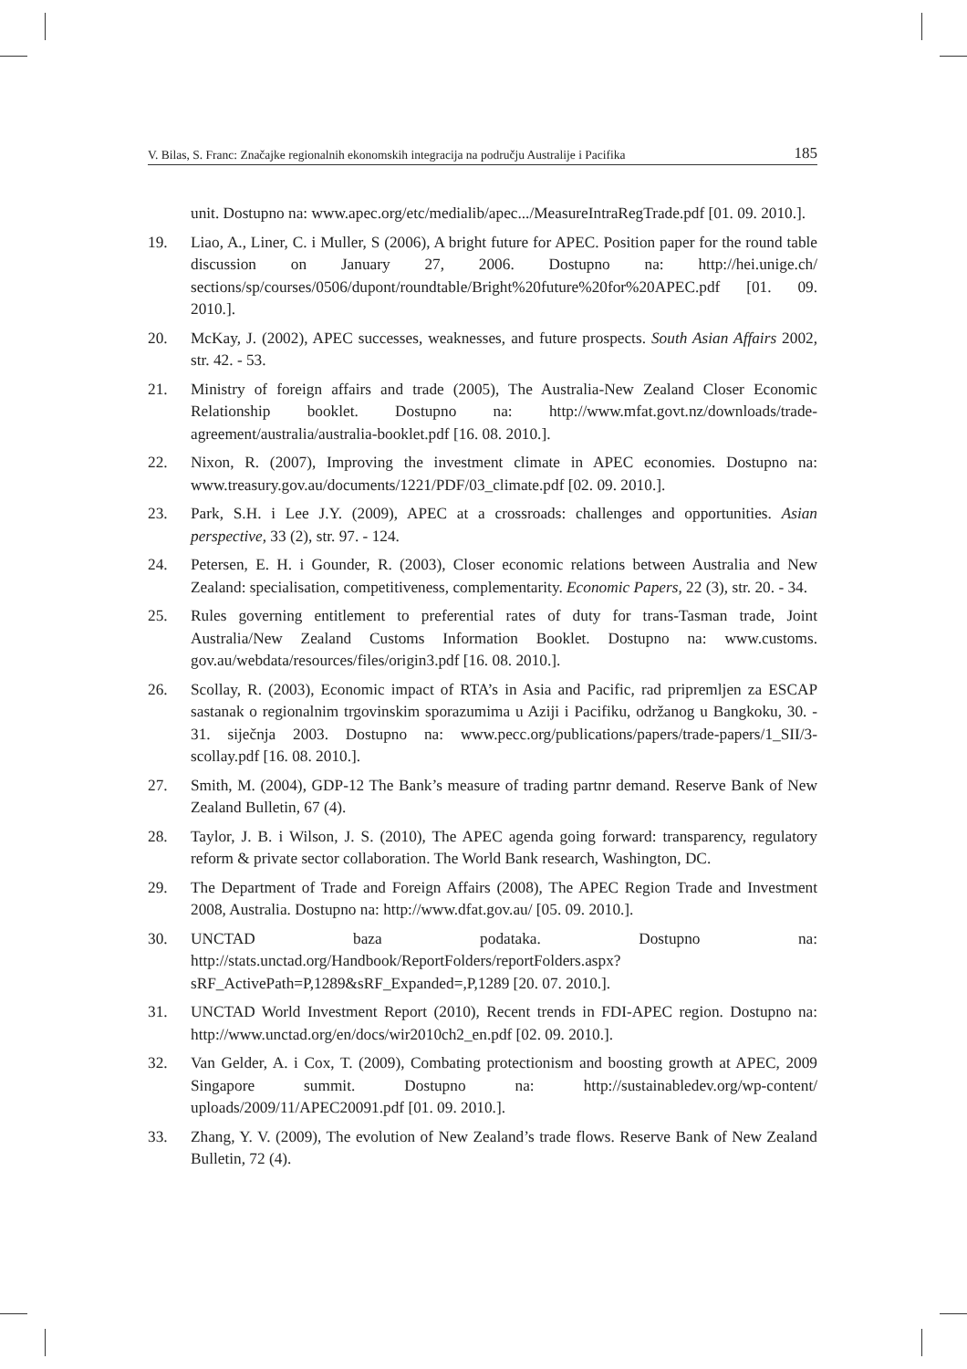V. Bilas, S. Franc: Značajke regionalnih ekonomskih integracija na području Australije i Pacifika 185
unit. Dostupno na: www.apec.org/etc/medialib/apec.../MeasureIntraRegTrade.pdf [01. 09. 2010.].
19. Liao, A., Liner, C. i Muller, S (2006), A bright future for APEC. Position paper for the round table discussion on January 27, 2006. Dostupno na: http://hei.unige.ch/ sections/sp/courses/0506/dupont/roundtable/Bright%20future%20for%20APEC.pdf [01. 09. 2010.].
20. McKay, J. (2002), APEC successes, weaknesses, and future prospects. South Asian Affairs 2002, str. 42. - 53.
21. Ministry of foreign affairs and trade (2005), The Australia-New Zealand Closer Economic Relationship booklet. Dostupno na: http://www.mfat.govt.nz/downloads/trade-agreement/australia/australia-booklet.pdf [16. 08. 2010.].
22. Nixon, R. (2007), Improving the investment climate in APEC economies. Dostupno na: www.treasury.gov.au/documents/1221/PDF/03_climate.pdf [02. 09. 2010.].
23. Park, S.H. i Lee J.Y. (2009), APEC at a crossroads: challenges and opportunities. Asian perspective, 33 (2), str. 97. - 124.
24. Petersen, E. H. i Gounder, R. (2003), Closer economic relations between Australia and New Zealand: specialisation, competitiveness, complementarity. Economic Papers, 22 (3), str. 20. - 34.
25. Rules governing entitlement to preferential rates of duty for trans-Tasman trade, Joint Australia/New Zealand Customs Information Booklet. Dostupno na: www.customs. gov.au/webdata/resources/files/origin3.pdf [16. 08. 2010.].
26. Scollay, R. (2003), Economic impact of RTA’s in Asia and Pacific, rad pripremljen za ESCAP sastanak o regionalnim trgovinskim sporazumima u Aziji i Pacifiku, održanog u Bangkoku, 30. - 31. siječnja 2003. Dostupno na: www.pecc.org/publications/papers/trade-papers/1_SII/3-scollay.pdf [16. 08. 2010.].
27. Smith, M. (2004), GDP-12 The Bank’s measure of trading partnr demand. Reserve Bank of New Zealand Bulletin, 67 (4).
28. Taylor, J. B. i Wilson, J. S. (2010), The APEC agenda going forward: transparency, regulatory reform & private sector collaboration. The World Bank research, Washington, DC.
29. The Department of Trade and Foreign Affairs (2008), The APEC Region Trade and Investment 2008, Australia. Dostupno na: http://www.dfat.gov.au/ [05. 09. 2010.].
30. UNCTAD baza podataka. Dostupno na: http://stats.unctad.org/Handbook/ReportFolders/reportFolders.aspx?sRF_ActivePath=P,1289&sRF_Expanded=,P,1289 [20. 07. 2010.].
31. UNCTAD World Investment Report (2010), Recent trends in FDI-APEC region. Dostupno na: http://www.unctad.org/en/docs/wir2010ch2_en.pdf [02. 09. 2010.].
32. Van Gelder, A. i Cox, T. (2009), Combating protectionism and boosting growth at APEC, 2009 Singapore summit. Dostupno na: http://sustainabledev.org/wp-content/ uploads/2009/11/APEC20091.pdf [01. 09. 2010.].
33. Zhang, Y. V. (2009), The evolution of New Zealand’s trade flows. Reserve Bank of New Zealand Bulletin, 72 (4).